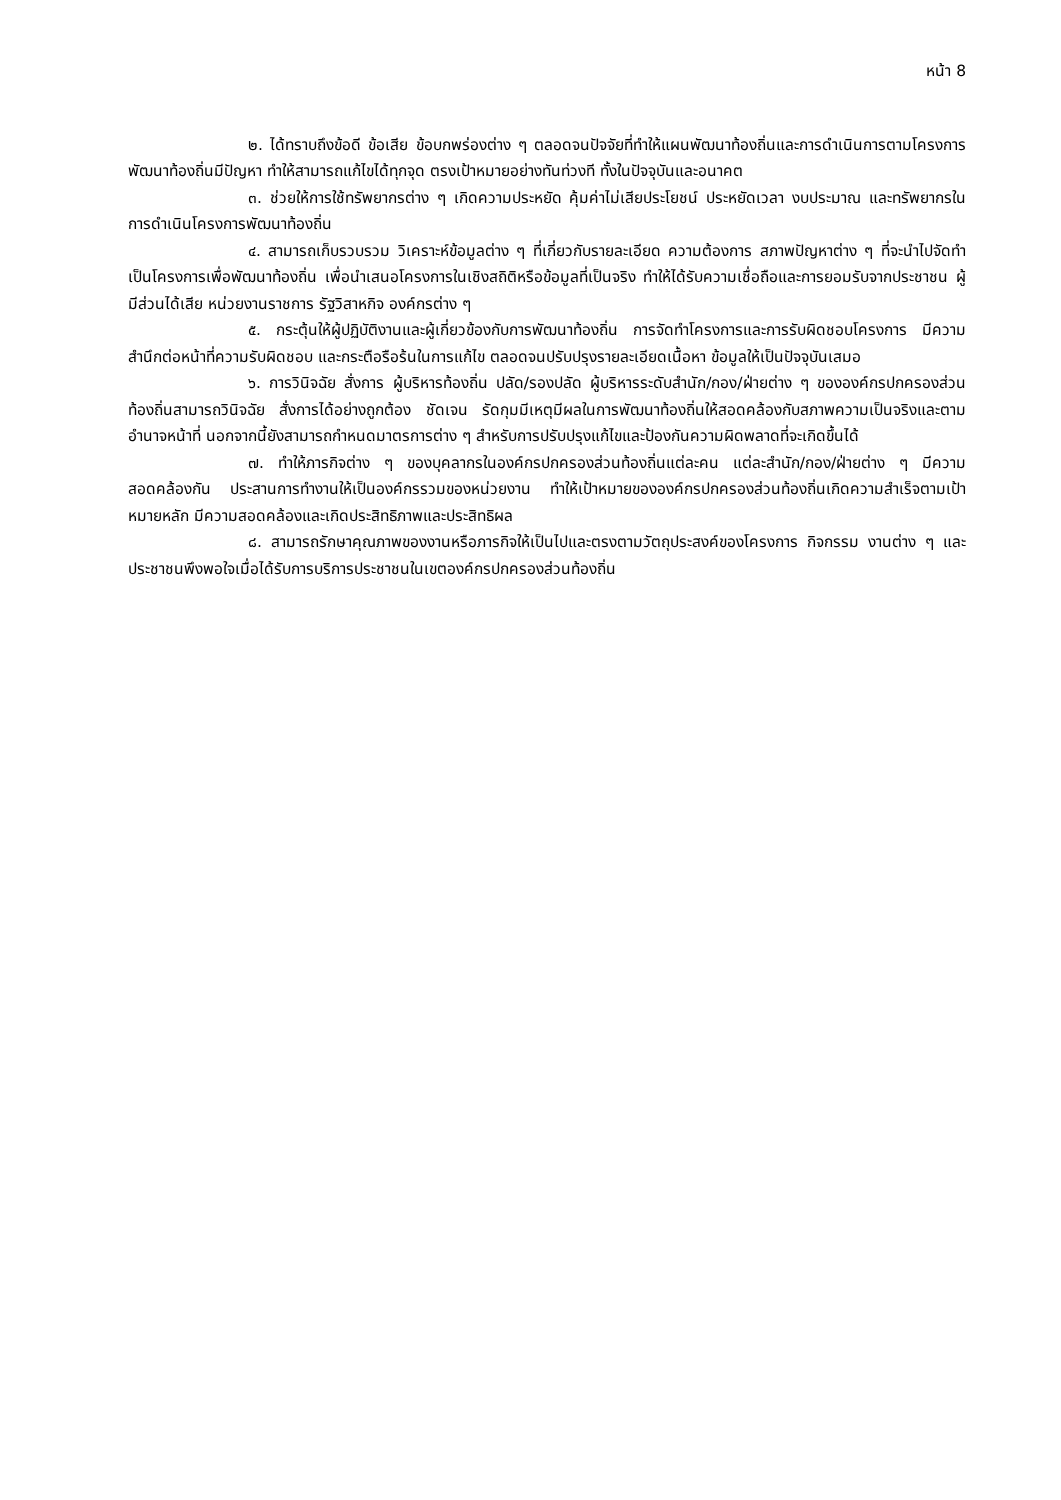หน้า 8
๒. ได้ทราบถึงข้อดี ข้อเสีย ข้อบกพร่องต่าง ๆ ตลอดจนปัจจัยที่ทำให้แผนพัฒนาท้องถิ่นและการดำเนินการตามโครงการพัฒนาท้องถิ่นมีปัญหา ทำให้สามารถแก้ไขได้ทุกจุด ตรงเป้าหมายอย่างทันท่วงที ทั้งในปัจจุบันและอนาคต
๓. ช่วยให้การใช้ทรัพยากรต่าง ๆ เกิดความประหยัด คุ้มค่าไม่เสียประโยชน์ ประหยัดเวลา งบประมาณ และทรัพยากรในการดำเนินโครงการพัฒนาท้องถิ่น
๔. สามารถเก็บรวบรวม วิเคราะห์ข้อมูลต่าง ๆ ที่เกี่ยวกับรายละเอียด ความต้องการ สภาพปัญหาต่าง ๆ ที่จะนำไปจัดทำเป็นโครงการเพื่อพัฒนาท้องถิ่น เพื่อนำเสนอโครงการในเชิงสถิติหรือข้อมูลที่เป็นจริง ทำให้ได้รับความเชื่อถือและการยอมรับจากประชาชน ผู้มีส่วนได้เสีย หน่วยงานราชการ รัฐวิสาหกิจ องค์กรต่าง ๆ
๕. กระตุ้นให้ผู้ปฏิบัติงานและผู้เกี่ยวข้องกับการพัฒนาท้องถิ่น การจัดทำโครงการและการรับผิดชอบโครงการ มีความสำนึกต่อหน้าที่ความรับผิดชอบ และกระตือรือร้นในการแก้ไข ตลอดจนปรับปรุงรายละเอียดเนื้อหา ข้อมูลให้เป็นปัจจุบันเสมอ
๖. การวินิจฉัย สั่งการ ผู้บริหารท้องถิ่น ปลัด/รองปลัด ผู้บริหารระดับสำนัก/กอง/ฝ่ายต่าง ๆ ขององค์กรปกครองส่วนท้องถิ่นสามารถวินิจฉัย สั่งการได้อย่างถูกต้อง ชัดเจน รัดกุมมีเหตุมีผลในการพัฒนาท้องถิ่นให้สอดคล้องกับสภาพความเป็นจริงและตามอำนาจหน้าที่ นอกจากนี้ยังสามารถกำหนดมาตรการต่าง ๆ สำหรับการปรับปรุงแก้ไขและป้องกันความผิดพลาดที่จะเกิดขึ้นได้
๗. ทำให้ภารกิจต่าง ๆ ของบุคลากรในองค์กรปกครองส่วนท้องถิ่นแต่ละคน แต่ละสำนัก/กอง/ฝ่ายต่าง ๆ มีความสอดคล้องกัน ประสานการทำงานให้เป็นองค์กรรวมของหน่วยงาน ทำให้เป้าหมายขององค์กรปกครองส่วนท้องถิ่นเกิดความสำเร็จตามเป้าหมายหลัก มีความสอดคล้องและเกิดประสิทธิภาพและประสิทธิผล
๘. สามารถรักษาคุณภาพของงานหรือภารกิจให้เป็นไปและตรงตามวัตถุประสงค์ของโครงการ กิจกรรม งานต่าง ๆ และประชาชนพึงพอใจเมื่อได้รับการบริการประชาชนในเขตองค์กรปกครองส่วนท้องถิ่น